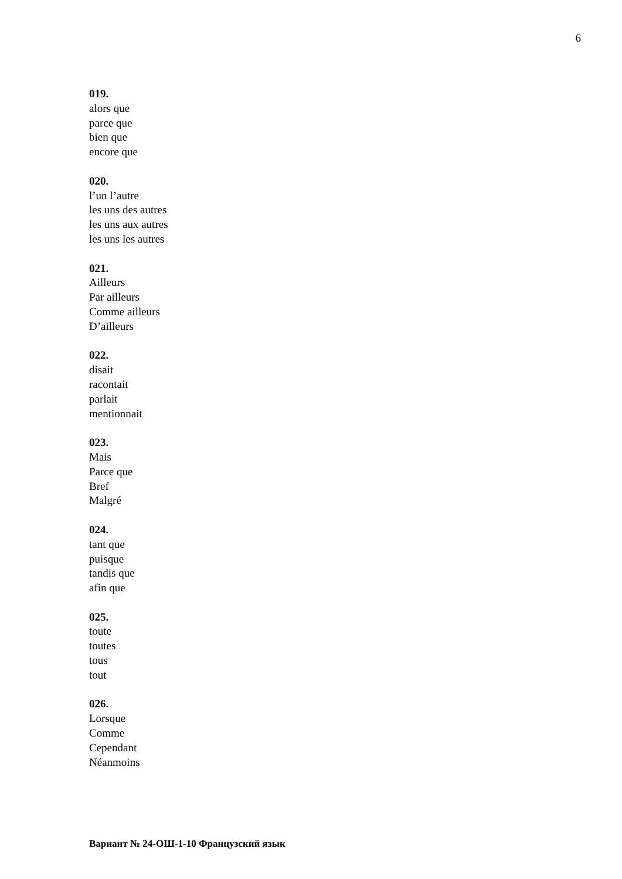6
019.
alors que
parce que
bien que
encore que
020.
l’un l’autre
les uns des autres
les uns aux autres
les uns les autres
021.
Ailleurs
Par ailleurs
Comme ailleurs
D’ailleurs
022.
disait
racontait
parlait
mentionnait
023.
Mais
Parce que
Bref
Malgré
024.
tant que
puisque
tandis que
afin que
025.
toute
toutes
tous
tout
026.
Lorsque
Comme
Cependant
Néanmoins
Вариант № 24-ОШ-1-10 Французский язык